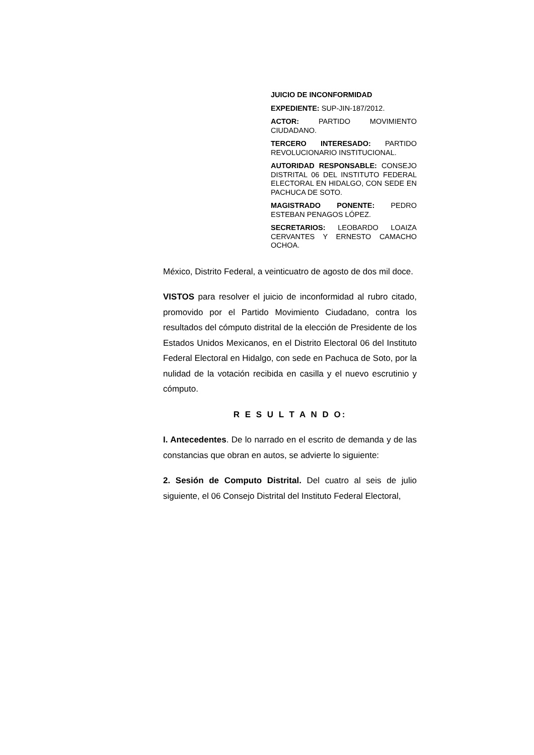JUICIO DE INCONFORMIDAD
EXPEDIENTE: SUP-JIN-187/2012.
ACTOR: PARTIDO MOVIMIENTO CIUDADANO.
TERCERO INTERESADO: PARTIDO REVOLUCIONARIO INSTITUCIONAL.
AUTORIDAD RESPONSABLE: CONSEJO DISTRITAL 06 DEL INSTITUTO FEDERAL ELECTORAL EN HIDALGO, CON SEDE EN PACHUCA DE SOTO.
MAGISTRADO PONENTE: PEDRO ESTEBAN PENAGOS LÓPEZ.
SECRETARIOS: LEOBARDO LOAIZA CERVANTES Y ERNESTO CAMACHO OCHOA.
México, Distrito Federal, a veinticuatro de agosto de dos mil doce.
VISTOS para resolver el juicio de inconformidad al rubro citado, promovido por el Partido Movimiento Ciudadano, contra los resultados del cómputo distrital de la elección de Presidente de los Estados Unidos Mexicanos, en el Distrito Electoral 06 del Instituto Federal Electoral en Hidalgo, con sede en Pachuca de Soto, por la nulidad de la votación recibida en casilla y el nuevo escrutinio y cómputo.
R E S U L T A N D O:
I. Antecedentes. De lo narrado en el escrito de demanda y de las constancias que obran en autos, se advierte lo siguiente:
2. Sesión de Computo Distrital. Del cuatro al seis de julio siguiente, el 06 Consejo Distrital del Instituto Federal Electoral,